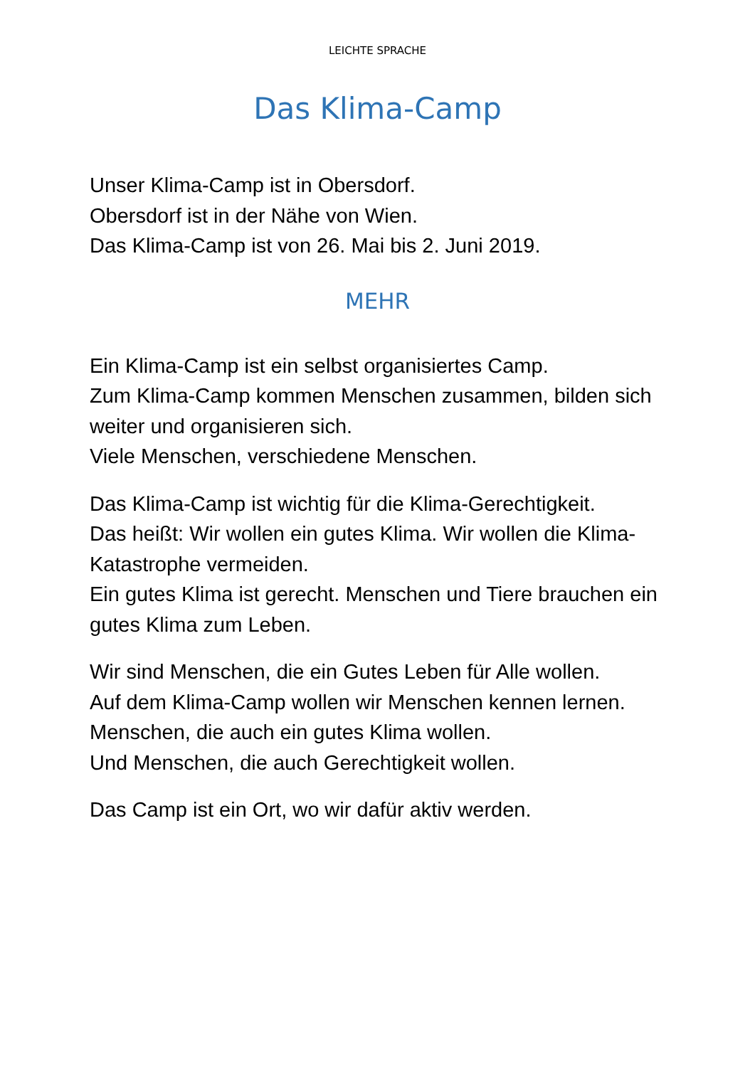LEICHTE SPRACHE
Das Klima-Camp
Unser Klima-Camp ist in Obersdorf.
Obersdorf ist in der Nähe von Wien.
Das Klima-Camp ist von 26. Mai bis 2. Juni 2019.
MEHR
Ein Klima-Camp ist ein selbst organisiertes Camp.
Zum Klima-Camp kommen Menschen zusammen, bilden sich weiter und organisieren sich.
Viele Menschen, verschiedene Menschen.
Das Klima-Camp ist wichtig für die Klima-Gerechtigkeit.
Das heißt: Wir wollen ein gutes Klima. Wir wollen die Klima-Katastrophe vermeiden.
Ein gutes Klima ist gerecht. Menschen und Tiere brauchen ein gutes Klima zum Leben.
Wir sind Menschen, die ein Gutes Leben für Alle wollen.
Auf dem Klima-Camp wollen wir Menschen kennen lernen.
Menschen, die auch ein gutes Klima wollen.
Und Menschen, die auch Gerechtigkeit wollen.
Das Camp ist ein Ort, wo wir dafür aktiv werden.